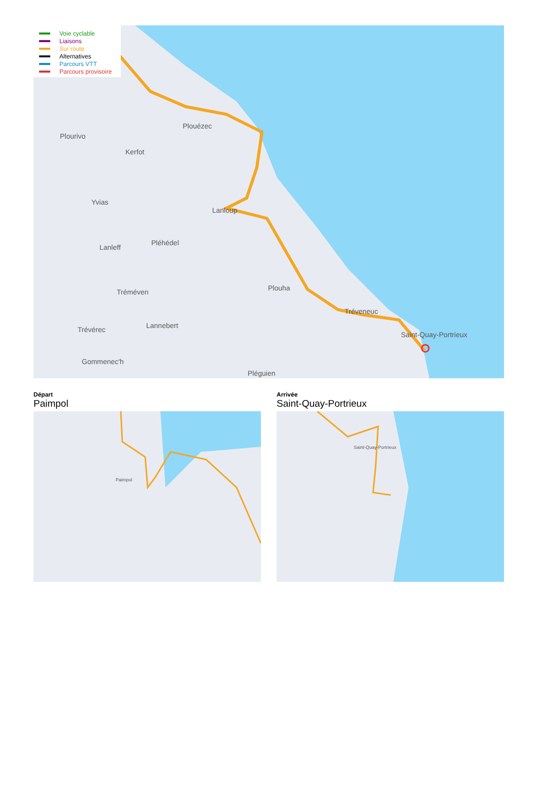Voie cyclable
Liaisons
Sur route
Alternatives
Parcours VTT
Parcours provisoire
Plouézec
Plourivo
Kerfot
Yvias
Lanloup
Lanleff
Pléhédel
Tréméven Plouha
Tréveneuc
Lannebert Trévérec
Saint-Quay-Portrieux
Gommenec'h
Pléguien
Départ
Paimpol
Paimpol
Arrivée
Saint-Quay-Portrieux
Saint-Quay-Portrieux